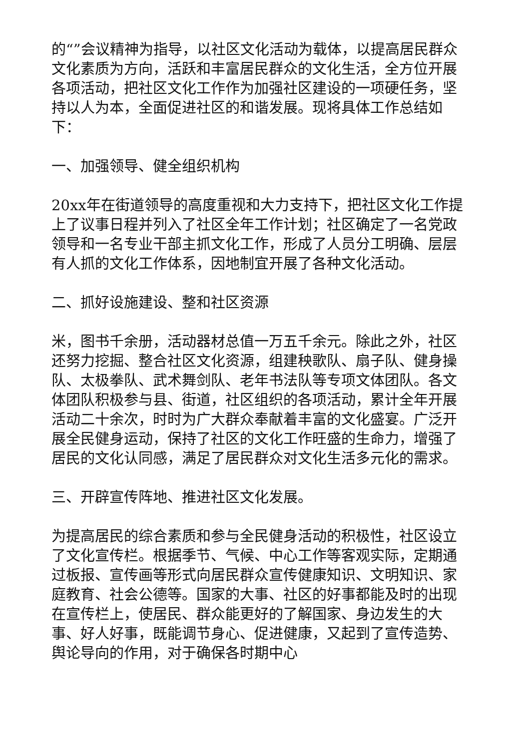的“”会议精神为指导，以社区文化活动为载体，以提高居民群众文化素质为方向，活跃和丰富居民群众的文化生活，全方位开展各项活动，把社区文化工作作为加强社区建设的一项硬任务，坚持以人为本，全面促进社区的和谐发展。现将具体工作总结如下：
一、加强领导、健全组织机构
20xx年在街道领导的高度重视和大力支持下，把社区文化工作提上了议事日程并列入了社区全年工作计划；社区确定了一名党政领导和一名专业干部主抓文化工作，形成了人员分工明确、层层有人抓的文化工作体系，因地制宜开展了各种文化活动。
二、抓好设施建设、整和社区资源
米，图书千余册，活动器材总值一万五千余元。除此之外，社区还努力挖掘、整合社区文化资源，组建秧歌队、扇子队、健身操队、太极拳队、武术舞剑队、老年书法队等专项文体团队。各文体团队积极参与县、街道，社区组织的各项活动，累计全年开展活动二十余次，时时为广大群众奉献着丰富的文化盛宴。广泛开展全民健身运动，保持了社区的文化工作旺盛的生命力，增强了居民的文化认同感，满足了居民群众对文化生活多元化的需求。
三、开辟宣传阵地、推进社区文化发展。
为提高居民的综合素质和参与全民健身活动的积极性，社区设立了文化宣传栏。根据季节、气候、中心工作等客观实际，定期通过板报、宣传画等形式向居民群众宣传健康知识、文明知识、家庭教育、社会公德等。国家的大事、社区的好事都能及时的出现在宣传栏上，使居民、群众能更好的了解国家、身边发生的大事、好人好事，既能调节身心、促进健康，又起到了宣传造势、舆论导向的作用，对于确保各时期中心